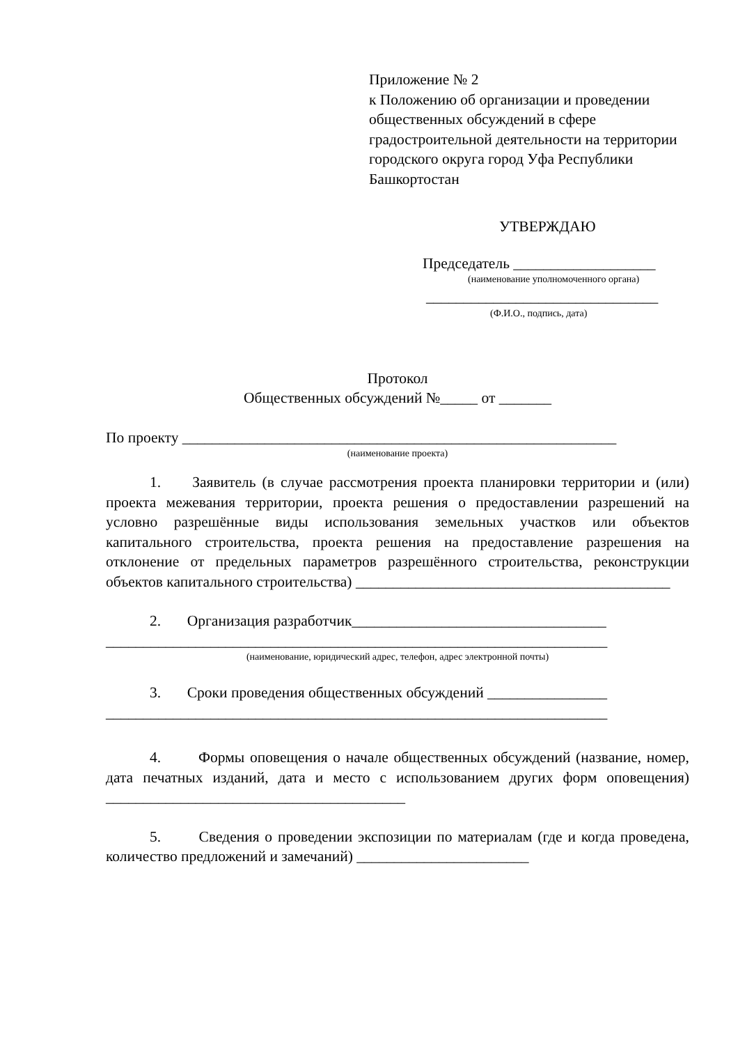Приложение № 2
к Положению об организации и проведении общественных обсуждений в сфере градостроительной деятельности на территории городского округа город Уфа Республики Башкортостан
УТВЕРЖДАЮ
Председатель ___________________
(наименование уполномоченного органа)
_______________________________
(Ф.И.О., подпись, дата)
Протокол
Общественных обсуждений №_____ от _______
По проекту __________________________________________________________
(наименование проекта)
1. Заявитель (в случае рассмотрения проекта планировки территории и (или) проекта межевания территории, проекта решения о предоставлении разрешений на условно разрешённые виды использования земельных участков или объектов капитального строительства, проекта решения на предоставление разрешения на отклонение от предельных параметров разрешённого строительства, реконструкции объектов капитального строительства) __________________________________________
2. Организация разработчик__________________________________
___________________________________________________________________
(наименование, юридический адрес, телефон, адрес электронной почты)
3. Сроки проведения общественных обсуждений ________________
___________________________________________________________________
4. Формы оповещения о начале общественных обсуждений (название, номер, дата печатных изданий, дата и место с использованием других форм оповещения) ________________________________________
5. Сведения о проведении экспозиции по материалам (где и когда проведена, количество предложений и замечаний) _______________________